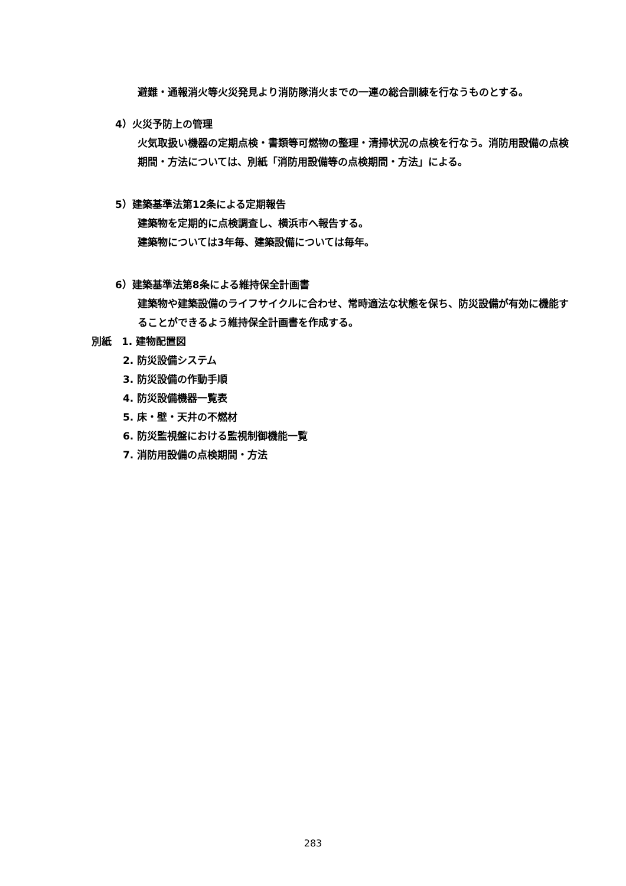避難・通報消火等火災発見より消防隊消火までの一連の総合訓練を行なうものとする。
4）火災予防上の管理
火気取扱い機器の定期点検・書類等可燃物の整理・清掃状況の点検を行なう。消防用設備の点検期間・方法については、別紙「消防用設備等の点検期間・方法」による。
5）建築基準法第12条による定期報告
建築物を定期的に点検調査し、横浜市へ報告する。
建築物については3年毎、建築設備については毎年。
6）建築基準法第8条による維持保全計画書
建築物や建築設備のライフサイクルに合わせ、常時適法な状態を保ち、防災設備が有効に機能することができるよう維持保全計画書を作成する。
別紙　1. 建物配置図
2. 防災設備システム
3. 防災設備の作動手順
4. 防災設備機器一覧表
5. 床・壁・天井の不燃材
6. 防災監視盤における監視制御機能一覧
7. 消防用設備の点検期間・方法
283